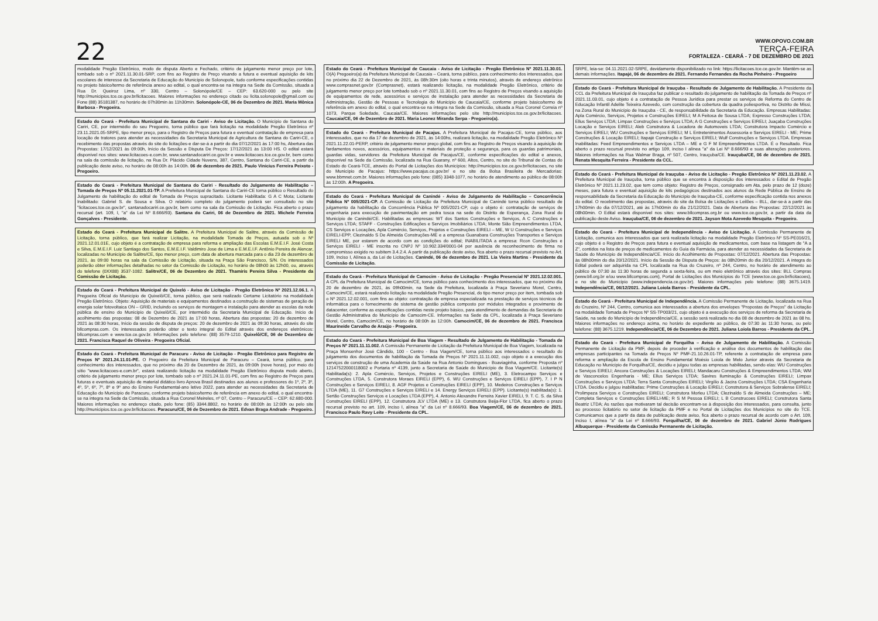22
WWW.OPOVO.COM.BR
TERÇA-FEIRA
FORTALEZA - CEARÁ - 7 DE DEZEMBRO DE 2021
modalidade Pregão Eletrônico, modo de disputa Aberto e Fechado, critério de julgamento menor preço por lote, tombado sob o nº 2021.11.30.01-SRP, com fins ao Registro de Preço visando a futura e eventual aquisição de kits escolares de interesse da Secretaria de Educação do Município de Solonopole, tudo conforme especificações contidas no projeto básico/termo de referência anexo ao edital, o qual encontra-se na integra na Sede da Comissão, situada a Rua Dr. Queiroz Lima, nº 330, Centro – Solonópole/CE – CEP: 63.620-000 ou pelo site http://municipios.tce.ce.gov.br/licitacoes. Maiores informações no endereço citado ou licita.solonopole@gmail.com ou Fone (88) 35181387, no horário de 07h30min às 11h30min. Solonópole-CE, 06 de Dezembro de 2021. Maria Mônica Barbosa - Pregoeira.
Estado do Ceará - Prefeitura Municipal de Santana do Cariri - Aviso de Licitação. O Município de Santana do Cariri, CE, por intermédio do seu Pregoeiro, torna público que fará licitação na modalidade Pregão Eletrônico nº 23.11.2021.05-SRPE, tipo menor preço, para o Registro de Preços para futura e eventual contratação de empresa para locação de tratores para atender as necessidades da Secretaria Municipal de Agricultura de Santana do Cariri-CE, o recebimento das propostas através do site do licitações-e dar-se-á a partir do dia 07/12/2021 às 17:00 hs, Abertura das Propostas: 17/12/2021 às 09:00h, Início da Sessão e Disputa De Preços: 17/12/2021 às 13:00 HS. O edital estará disponível nos sites: www.licitacoes-e.com.br, www.santanadocariri.ce.gov.br e www.licitacoes.tce.ce.gov.br, bem como na sala da comissão de licitação, na Rua Dr. Plácido Cidade Nuvens, 387, Centro, Santana do Cariri-CE, a partir da publicação deste aviso, no horário de 08:00h às 14:00h. 06 de dezembro de 2021. Paulo Vinicius Ferreira Peixoto - Pregoeiro.
Estado do Ceará - Prefeitura Municipal de Santana do Cariri - Resultado do Julgamento de Habilitação – Tomada de Preços Nº 05.11.2021.01-TP. A Prefeitura Municipal de Santana do Cariri-CE torna público o Resultado do Julgamento de habilitação do edital de Tomada de Preços supracitado. Licitante Habilitada: G A C Mota; Licitante Inabilitado: Gabriel S. de Sousa e Silva. O relatório completo do julgamento poderá ser consultado no site "licitacoes.tce.ce.gov.br", santanadocariri.ce.gov.br, bem como na sala da Comissão de Licitação. Fica aberto o prazo recursal (art. 109, I, "a" da Lei Nº 8.666/93). Santana do Cariri, 06 de Dezembro de 2021. Michele Ferreira Gonçalves - Presidente.
Estado do Ceará - Prefeitura Municipal de Salitre. A Prefeitura Municipal de Salitre, através da Comissão de Licitação, torna público, que fará realizar Licitação, na modalidade Tomada de Preços, autuada sob o Nº 2021.12.01.01E, cujo objeto é a contratação de empresa para reforma e ampliação das Escolas E.M.E.I.F. José Costa e Silva, E.M.E.I.F. Luiz Santiago dos Santos, E.M.E.I.F. Valdimiro Jose de Lima e E.M.E.I.F. Antônio Pereira de Alencar, localizadas no Município de Salitre/CE, tipo menor preço, com data de abertura marcada para o dia 23 de dezembro de 2021, às 09:00 horas na sala da Comissão de Licitação, situada na Praça São Francisco, S/N. Os interessados poderão obter informações detalhadas no setor da Comissão de Licitação, no horário de 08h00 às 12h00, ou, através do telefone (0XX88) 3537-1082. Salitre/CE, 06 de Dezembro de 2021. Thamiris Pereira Silva - Presidente da Comissão de Licitação.
Estado do Ceará - Prefeitura Municipal de Quixeló - Aviso de Licitação - Pregão Eletrônico Nº 2021.12.06.1. A Pregoeira Oficial do Município de Quixelô/CE, torna público, que será realizado Certame Licitatório na modalidade Pregão Eletrônico. Objeto: Aquisição de materiais e equipamentos destinados a construção de sistemas de geração de energia solar fotovoltaica ON – GRID, incluindo os serviços de montagem e instalação para atender as escolas da rede pública de ensino do Município de Quixelô/CE, por intermédio da Secretaria Municipal de Educação. Início de acolhimento das propostas: 08 de Dezembro de 2021 às 17:00 horas, Abertura das propostas: 20 de dezembro de 2021 às 08:30 horas, Início da sessão de disputa de preços: 20 de dezembro de 2021 às 09:30 horas, através do site bllcompras.com. Os interessados poderão obter o texto integral do Edital através dos endereços eletrônicos: bllcompras.com e www.tce.ce.gov.br. Informações pelo telefone: (88) 3579-1210. Quixelô/CE, 06 de Dezembro de 2021. Francisca Raquel de Oliveira - Pregoeira Oficial.
Estado do Ceará - Prefeitura Municipal de Paracuru - Aviso de Licitação - Pregão Eletrônico para Registro de Preços Nº 2021.24.11.01-PE. O Pregoeiro da Prefeitura Municipal de Paracuru – Ceará, torna público, para conhecimento dos interessados, que no próximo dia 20 de Dezembro de 2021, às 09:00h (nove horas), por meio do sítio "www.licitacoes-e.com.br", estará realizando licitação na modalidade Pregão Eletrônico disputa modo aberto, critério de julgamento menor preço por lote, tombado sob o nº 2021.24.11.01-PE, com fins ao Registro de Preços para futuras e eventuais aquisição de material didático livro Aprova Brasil destinados aos alunos e professores do 1º, 2º, 3º, 4º, 5º, 6º, 7º, 8º e 9º ano do Ensino Fundamental-ano letivo 2022, para atender as necessidades da Secretaria de Educação do Município de Paracuru, conforme projeto básico/termo de referência em anexo do edital, o qual encontra-se na integra na Sede da Comissão, situada a Rua Coronel Meireles, nº 07, Centro – Paracuru/CE – CEP: 62.680-000. Maiores informações no endereço citado, pelo fone: (85) 3344.8802, no horário de 08:00h às 12:00h ou pelo site http://municipios.tce.ce.gov.br/licitacoes. Paracuru/CE, 06 de Dezembro de 2021. Edvan Braga Andrade - Pregoeiro.
Estado do Ceará - Prefeitura Municipal de Caucaia - Aviso de Licitação - Pregão Eletrônico Nº 2021.11.30.01. O(A) Pregoeiro(a) da Prefeitura Municipal de Caucaia – Ceará, torna público, para conhecimento dos interessados, que no próximo dia 22 de Dezembro de 2021, às 08h:30m (oito horas e trinta minutos), através de endereço eletrônico www.comprasnet.gov.br (Comprasnet), estará realizando licitação, na modalidade Pregão Eletrônico, critério de julgamento menor preço por lote tombado sob o nº 2021.11.30.01, com fins ao Registro de Preços visando a aquisição de equipamentos de rede, acessórios e serviços de instalação para atender as necessidades da Secretaria de Administração, Gestão de Pessoas e Tecnologia do Município de Caucaia/CE, conforme projeto básico/termo de referência em anexo do edital, o qual encontra-se na íntegra na Sede da Comissão, situada a Rua Coronel Correia nº 1073, Parque Soledade, Caucaia/CE. Maiores informações pelo site http://municipios.tce.ce.gov.br/licitacoes. Caucaia/CE, 06 de Dezembro de 2021. Maria Leonez Miranda Serpa - Pregoeiro(a).
Estado do Ceará - Prefeitura Municipal de Pacajus. A Prefeitura Municipal de Pacajus-CE, torna público, aos interessados, que no dia 17 de dezembro de 2021, às 14:00hs, realizará licitação, na modalidade Pregão Eletrônico Nº 2021.11.22.01-PERP, critério de julgamento menor preço global, com fins ao Registro de Preços visando à aquisição de fardamentos novos, acessórios, equipamentos e materiais de proteção e segurança, para os guardas patrimoniais, guardas vidas, servidores da Prefeitura Municipal de Pacajus/CE, conforme especificações do edital e anexos, disponível na Sede da Comissão, localizada na Rua Guarany, nº 600, Altos, Centro, no site do Tribunal de Contas do Estado do Ceará-TCE, através do Portal de Licitações dos Municípios: http://municipios.tce.ce.gov.br/licitacoes, no site do Município de Pacajus: https://www.pacajus.ce.gov.br/ e no site da Bolsa Brasileira de Mercadorias: www.bbmnet.com.br. Maiores informações pelo fone: (085) 3348-1077, no horário de atendimento ao público de 08:00h às 12:00h. A Pregoeira.
Estado do Ceará - Prefeitura Municipal de Canindé - Aviso de Julgamento de Habilitação – Concorrência Pública Nº 005/2021-CP. A Comissão de Licitação da Prefeitura Municipal de Canindé torna público resultado de julgamento da habilitação da Concorrência Pública Nº 005/2021-CP, cujo o objeto é: contratação de serviços de engenharia para execução de pavimentação em pedra tosca na sede do Distrito de Esperança, Zona Rural do Município de Canindé/CE. Habilitadas as empresas: WT dos Santos Construções e Serviços, A C Construções e Serviços LTDA; STAFF - Construções Edificações e Serviços Imobiliários LTDA; Monte Sião Empreendimentos LTDA, CS Serviços e Locações, Apla Comércio, Serviços, Projetos e Construções EIRELI – ME, W U Construções e Serviços EIRELI-EPP, Clezinaldo S De Almeida Construções-ME e a empresa Guanabara Construções Transportes e Serviços EIRELI ME, por estarem de acordo com as condições do edital; INABILITADA a empresa: Rcon Construções e Serviços EIRELI - ME inscrita no CNPJ Nº 10.902.334/0001-04 por ausência de reconhecimento de firma no compromisso exigido no subitem 3.4.2.4. A partir da publicação deste aviso, fica aberto o prazo recursal previsto no Art. 109, Inciso I, Alínea a, da Lei de Licitações. Canindé, 06 de dezembro de 2021. Lia Vieira Martins - Presidente da Comissão de Licitação.
Estado do Ceará - Prefeitura Municipal de Camocim - Aviso de Licitação - Pregão Presencial Nº 2021.12.02.001. A CPL da Prefeitura Municipal de Camocim/CE, torna público para conhecimento dos interessados, que no próximo dia 20 de dezembro de 2021, às 09h00min, na Sede da Prefeitura, localizada à Praça Severiano Morel, Centro, Camocim/CE, estará realizando licitação na modalidade Pregão Presencial, do tipo menor preço por item, tombada sob o Nº 2021.12.02.001, com fins ao objeto: contratação de empresa especializada na prestação de serviços técnicos de informática para o fornecimento de sistema de gestão pública composto por módulos integrados e provimento de datacenter, conforme as especificações contidas neste projeto básico, para atendimento de demandas da Secretaria de Gestão Administrativa do Município de Camocim-CE. Informações na Sede da CPL, localizada à Praça Severiano Morel, Centro, Camocim/CE, no horário de 08:00h às 12:00h. Camocim/CE, 06 de dezembro de 2021. Francisca Maurineide Carvalho de Araújo - Pregoeira.
Estado do Ceará - Prefeitura Municipal de Boa Viagem - Resultado de Julgamento de Habilitação - Tomada de Preços Nº 2021.11.11.002. A Comissão Permanente de Licitação da Prefeitura Municipal de Boa Viagem, localizada na Praça Monsenhor José Cândido, 100 - Centro - Boa Viagem/CE, torna público aos interessados o resultado do julgamento dos documentos de habilitação da Tomada de Preços Nº 2021.11.11.002, cujo objeto é a execução dos serviços de construção de uma Academia da Saúde na Rua Antonio Domingues - Boaviaginha, conforme Proposta nº 12147522000118002 e Portaria nº 4139, junto a Secretaria de Saúde do Município de Boa Viagem/CE. Licitante(s) Habilitada(s): 2. Apla Comércio, Serviços, Projetos e Construções EIRELI (ME), 3. Eletrocampo Serviços e Construções LTDA, 5. Construtora Moraes EIRELI (EPP), 6. WU Construções e Serviços EIRELI (EPP), 7. I P N Construções e Serviços EIRELI, 8. AGF Projetos e Construções EIRELI (EPP), 10. Medeiros Construções e Serviços LTDA (ME), 11. G7 Construções e Serviços EIRELI e 14. Energy Serviços EIRELI (EPP). Licitante(s) inabilitada(s): 1. Sertão Construções Serviços e Locações LTDA (EPP), 4. Antonio Alexandre Ferreira Xavier EIRELI, 9. T. C. S. da Silva Construções EIRELI (EPP), 12. Construtora JLV LTDA (ME) e 13. Construtora Beija-Flor LTDA, fica aberto o prazo recursal previsto no art. 109, inciso I, alínea "a" da Lei nº 8.666/93. Boa Viagem/CE, 06 de dezembro de 2021. Francisco Paulo Ravy Leite - Presidente da CPL.
SRPE, leia-se: 04.11.2021.02-SRPE, devidamente disponibilizado no link: https://licitacoes.tce.ce.gov.br. Mantêm-se as demais informações. Itapajé, 06 de dezembro de 2021. Fernando Fernandes da Rocha Pinheiro - Pregoeiro
Estado do Ceará - Prefeitura Municipal de Irauçuba - Resultado de Julgamento de Habilitação. A Presidente da CCL da Prefeitura Municipal de Irauçuba faz publicar o resultado do julgamento de habilitação da Tomada de Preços nº 2021.11.03.01, cujo objeto é a contratação de Pessoa Jurídica para prestar os serviços de Reforma do Centro de Educação Infantil Adelite Teixeira Azevedo, com construção da cobertura da quadra poliesportiva, no Distrito de Missi, na Zona Rural do Município de Irauçuba - CE, de responsabilidade da Secretaria da Educação. Empresas Habilitadas: Apla Comércio, Serviços, Projetos e Construções EIRELI; M A Feitosa de Sousa LTDA; Expresso Construções LTDA; Ellus Serviços LTDA; Limpax Construções e Serviços LTDA; A G Construções e Serviços EIRELI; Juaçaba Construções Locação e Serviços EIRELI; Aleb Construtora & Locadora de Automoveis LTDA; Construtora Impacto Comércio e Serviços EIRELI; WU Construções e Serviços EIRELI; M L Entretenimentos Assessoria e Serviços EIRELI - ME; Prime Construções & Locação EIRELI; Itapajé Construção e Serviços EIRELI; Wulf Construções e Serviços LTDA. Empresas Inabilitadas: Feed Empreendimentos e Serviços LTDA – ME e G F M Empreendimentos LTDA. É o Resultado. Fica aberto o prazo recursal previsto no artigo 109, inciso I alínea "a" da Lei Nº 8.666/93 e suas alterações posteriores. Maiores informações na Rua Walmar Braga, nº 507, Centro, Irauçuba/CE. Irauçuba/CE, 06 de dezembro de 2021. Renata Mesquita Ferreira - Presidente da CCL.
Estado do Ceará - Prefeitura Municipal de Irauçuba - Aviso de Licitação - Pregão Eletrônico Nº 2021.11.23.02. A Prefeitura Municipal de Irauçuba, torna público que se encontra à disposição dos interessados o Edital de Pregão Eletrônico Nº 2021.11.23.02, que tem como objeto: Registro de Preços, consignado em Ata, pelo prazo de 12 (doze) meses, para futura e eventual aquisição de kits pedagógicos destinados aos alunos da Rede Pública de Ensino de responsabilidade da Secretaria da Educação do Município de Irauçuba-CE, conforme especificação contida nos anexos do edital. O recebimento das propostas, através do site da Bolsa de Licitações e Leilões – BLL, dar-se-á a partir das 17h00min do dia 07/12/2021, até às 17h00min do dia 21/12/2021. Data de Abertura das Propostas: 22/12/2021 às 08h00min. O Edital estará disponível nos sites: www.bllcompras.org.br ou www.tce.ce.gov.br, a partir da data da publicação deste Aviso. Irauçuba/CE, 06 de dezembro de 2021. Jayson Mota Azevedo Mesquita - Pregoeiro.
Estado do Ceará - Prefeitura Municipal de Independência - Aviso de Licitação. A Comissão Permanente de Licitação, comunica aos interessados que será realizada licitação na modalidade Pregão Eletrônico Nº SS-PE016/21, cujo objeto é o Registro de Preços para futura e eventual aquisição de medicamentos, com base na listagem de "A a Z", contidos na lista de preços de medicamentos do Guia da Farmácia, para atender as necessidades da Secretaria de Saúde do Município de Independência/CE. Início do Acolhimento de Propostas: 07/12/2021. Abertura das Propostas: às 08h00min do dia 20/12/2021. Início da Sessão de Disputa de Preços: às 08h20min do dia 20/12/2021. A íntegra do Edital poderá ser adquirida na CPL localizada na Rua do Cruzeiro, nº 244, Centro, no horário de atendimento ao público de 07:30 às 11:30 horas de segunda a sexta-feira, ou em meio eletrônico através dos sites: BLL Compras (www.bll.org.br e/ou www.bllcompras.com), Portal de Licitações dos Municípios do TCE (www.tce.ce.gov.br/licitacoes), e no site do Município (www.independencia.ce.gov.br). Maiores informações pelo telefone: (88) 3675.1419. Independência/CE, 06/12/2021. Juliana Loiola Barros - Presidente da CPL.
Estado do Ceará - Prefeitura Municipal de Independência. A Comissão Permanente de Licitação, localizada na Rua do Cruzeiro, Nº 244, Centro, comunica aos interessados a abertura dos envelopes "Propostas de Preços" da Licitação na modalidade Tomada de Preços Nº SS-TP003/21, cujo objeto é a execução dos serviços de reforma da Secretaria de Saúde, na sede do Município de Independência/CE, a sessão será realizada no dia 08 de dezembro de 2021 às 08 hs. Maiores informações no endereço acima, no horário de expediente ao público, de 07:30 às 11:30 horas, ou pelo telefone: (88) 3675.1219. Independência/CE, 06 de Dezembro de 2021. Juliana Loiola Barros - Presidente da CPL.
Estado do Ceará - Prefeitura Municipal de Forquilha – Aviso de Julgamento de Habilitação. A Comissão Permanente de Licitação da PMF, depois de proceder à verificação e análise dos documentos de habilitação das empresas participantes na Tomada de Preços Nº PMF-21.10.26.01-TP, referente à contratação de empresa para reforma e ampliação da Escola de Ensino Fundamental Moésio Loiola de Melo Junior através da Secretaria de Educação no Município de Forquilha/CE, decidiu e julgou todas as empresas habilitadas, sendo elas: WU Construções e Serviços EIRELI; Ancora Construções & Locações EIRELI; Mandacaru Construções & Empreendimentos LTDA; WM de Vasconcelos Engenharia - ME; Ellus Serviços LTDA; Savires Iluminação & Construções EIRELI; Limpax Construções e Serviços LTDA; Terra Santa Construções EIRELI; Virgílio & Jacira Construções LTDA; CSA Engenharia LTDA. Decidiu e julgou inabilitadas: Prime Construções & Locação EIRELI; Construtora & Serviços Sobralense EIRELI; Prolimpeza Serviços e Construções EIRELI; Construtora Morleu LTDA; Clezinaldo S de Almeida Construções – ME; Completa Serviços e Construções EIRELI-ME; R S M Pessoa EIRELI; L B Construcoes EIRELI; Construtora Santa Beatriz LTDA; As razões que motivaram tal decisão encontram-se à disposição dos interessados, para consulta, junto ao processo licitatório no setor de licitação da PMF e no Portal de Licitações dos Municípios no site do TCE. Comunicamos que a partir da data de publicação deste aviso, fica aberto o prazo recursal de acordo com o Art. 109, Inciso I, alínea "a" da Lei nº 8.666/93. Forquilha/CE, 06 de dezembro de 2021. Gabriel Júnio Rodrigues Albuquerque - Presidente da Comissão Permanente de Licitação.